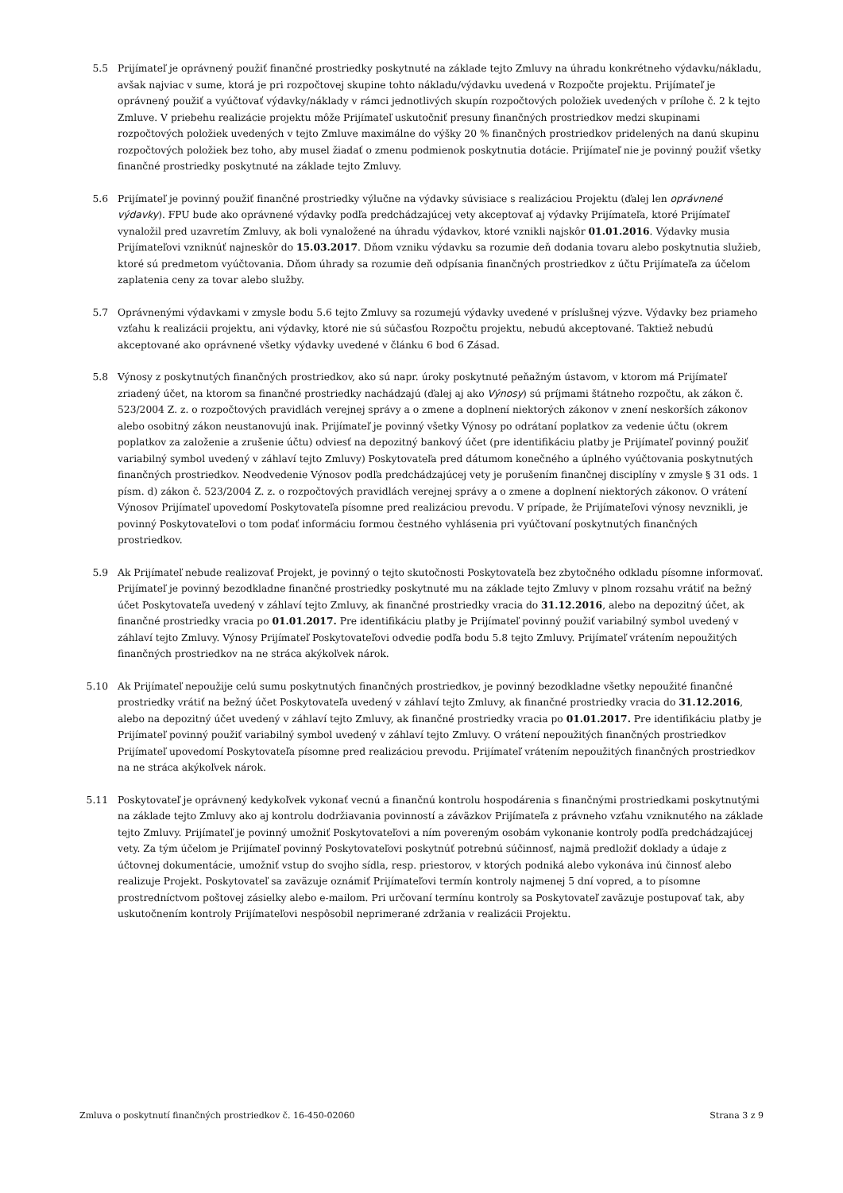5.5 Prijímateľ je oprávnený použiť finančné prostriedky poskytnuté na základe tejto Zmluvy na úhradu konkrétneho výdavku/nákladu, avšak najviac v sume, ktorá je pri rozpočtovej skupine tohto nákladu/výdavku uvedená v Rozpočte projektu. Prijímateľ je oprávnený použiť a vyúčtovať výdavky/náklady v rámci jednotlivých skupín rozpočtových položiek uvedených v prílohe č. 2 k tejto Zmluve. V priebehu realizácie projektu môže Prijímateľ uskutočniť presuny finančných prostriedkov medzi skupinami rozpočtových položiek uvedených v tejto Zmluve maximálne do výšky 20 % finančných prostriedkov pridelených na danú skupinu rozpočtových položiek bez toho, aby musel žiadať o zmenu podmienok poskytnutia dotácie. Prijímateľ nie je povinný použiť všetky finančné prostriedky poskytnuté na základe tejto Zmluvy.
5.6 Prijímateľ je povinný použiť finančné prostriedky výlučne na výdavky súvisiace s realizáciou Projektu (ďalej len oprávnené výdavky). FPU bude ako oprávnené výdavky podľa predchádzajúcej vety akceptovať aj výdavky Prijímateľa, ktoré Prijímateľ vynaložil pred uzavretím Zmluvy, ak boli vynaložené na úhradu výdavkov, ktoré vznikli najskôr 01.01.2016. Výdavky musia Prijímateľovi vzniknúť najneskôr do 15.03.2017. Dňom vzniku výdavku sa rozumie deň dodania tovaru alebo poskytnutia služieb, ktoré sú predmetom vyúčtovania. Dňom úhrady sa rozumie deň odpísania finančných prostriedkov z účtu Prijímateľa za účelom zaplatenia ceny za tovar alebo služby.
5.7 Oprávnenými výdavkami v zmysle bodu 5.6 tejto Zmluvy sa rozumejú výdavky uvedené v príslušnej výzve. Výdavky bez priameho vzťahu k realizácii projektu, ani výdavky, ktoré nie sú súčasťou Rozpočtu projektu, nebudú akceptované. Taktiež nebudú akceptované ako oprávnené všetky výdavky uvedené v článku 6 bod 6 Zásad.
5.8 Výnosy z poskytnutých finančných prostriedkov, ako sú napr. úroky poskytnuté peňažným ústavom, v ktorom má Prijímateľ zriadený účet, na ktorom sa finančné prostriedky nachádzajú (ďalej aj ako Výnosy) sú príjmami štátneho rozpočtu, ak zákon č. 523/2004 Z. z. o rozpočtových pravidlách verejnej správy a o zmene a doplnení niektorých zákonov v znení neskorších zákonov alebo osobitný zákon neustanovujú inak. Prijímateľ je povinný všetky Výnosy po odrátaní poplatkov za vedenie účtu (okrem poplatkov za založenie a zrušenie účtu) odviesť na depozitný bankový účet (pre identifikáciu platby je Prijímateľ povinný použiť variabilný symbol uvedený v záhlaví tejto Zmluvy) Poskytovateľa pred dátumom konečného a úplného vyúčtovania poskytnutých finančných prostriedkov. Neodvedenie Výnosov podľa predchádzajúcej vety je porušením finančnej disciplíny v zmysle § 31 ods. 1 písm. d) zákon č. 523/2004 Z. z. o rozpočtových pravidlách verejnej správy a o zmene a doplnení niektorých zákonov. O vrátení Výnosov Prijímateľ upovedomí Poskytovateľa písomne pred realizáciou prevodu. V prípade, že Prijímateľovi výnosy nevznikli, je povinný Poskytovateľovi o tom podať informáciu formou čestného vyhlásenia pri vyúčtovaní poskytnutých finančných prostriedkov.
5.9 Ak Prijímateľ nebude realizovať Projekt, je povinný o tejto skutočnosti Poskytovateľa bez zbytočného odkladu písomne informovať. Prijímateľ je povinný bezodkladne finančné prostriedky poskytnuté mu na základe tejto Zmluvy v plnom rozsahu vrátiť na bežný účet Poskytovateľa uvedený v záhlaví tejto Zmluvy, ak finančné prostriedky vracia do 31.12.2016, alebo na depozitný účet, ak finančné prostriedky vracia po 01.01.2017. Pre identifikáciu platby je Prijímateľ povinný použiť variabilný symbol uvedený v záhlaví tejto Zmluvy. Výnosy Prijímateľ Poskytovateľovi odvedie podľa bodu 5.8 tejto Zmluvy. Prijímateľ vrátením nepoužitých finančných prostriedkov na ne stráca akýkoľvek nárok.
5.10 Ak Prijímateľ nepoužije celú sumu poskytnutých finančných prostriedkov, je povinný bezodkladne všetky nepoužité finančné prostriedky vrátiť na bežný účet Poskytovateľa uvedený v záhlaví tejto Zmluvy, ak finančné prostriedky vracia do 31.12.2016, alebo na depozitný účet uvedený v záhlaví tejto Zmluvy, ak finančné prostriedky vracia po 01.01.2017. Pre identifikáciu platby je Prijímateľ povinný použiť variabilný symbol uvedený v záhlaví tejto Zmluvy. O vrátení nepoužitých finančných prostriedkov Prijímateľ upovedomí Poskytovateľa písomne pred realizáciou prevodu. Prijímateľ vrátením nepoužitých finančných prostriedkov na ne stráca akýkoľvek nárok.
5.11 Poskytovateľ je oprávnený kedykoľvek vykonať vecnú a finančnú kontrolu hospodárenia s finančnými prostriedkami poskytnutými na základe tejto Zmluvy ako aj kontrolu dodržiavania povinností a záväzkov Prijímateľa z právneho vzťahu vzniknutého na základe tejto Zmluvy. Prijímateľ je povinný umožniť Poskytovateľovi a ním povereným osobám vykonanie kontroly podľa predchádzajúcej vety. Za tým účelom je Prijímateľ povinný Poskytovateľovi poskytnúť potrebnú súčinnosť, najmä predložiť doklady a údaje z účtovnej dokumentácie, umožniť vstup do svojho sídla, resp. priestorov, v ktorých podniká alebo vykonáva inú činnosť alebo realizuje Projekt. Poskytovateľ sa zaväzuje oznámiť Prijímateľovi termín kontroly najmenej 5 dní vopred, a to písomne prostredníctvom poštovej zásielky alebo e-mailom. Pri určovaní termínu kontroly sa Poskytovateľ zaväzuje postupovať tak, aby uskutočnením kontroly Prijímateľovi nespôsobil neprimerané zdržania v realizácii Projektu.
Zmluva o poskytnutí finančných prostriedkov č. 16-450-02060 Strana 3 z 9